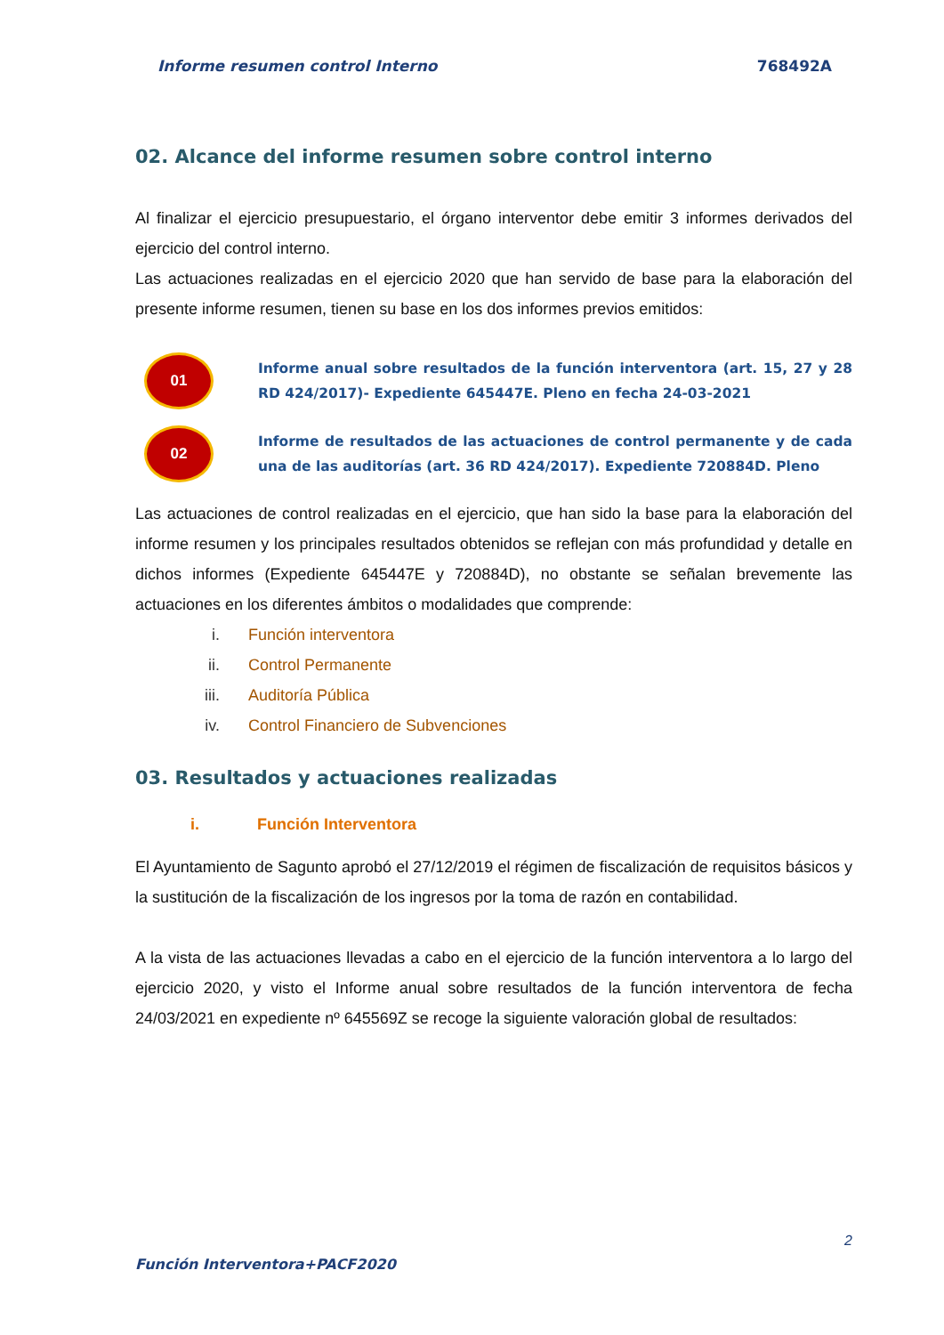Informe resumen control Interno 768492A
02. Alcance del informe resumen sobre control interno
Al finalizar el ejercicio presupuestario, el órgano interventor debe emitir 3 informes derivados del ejercicio del control interno.
Las actuaciones realizadas en el ejercicio 2020 que han servido de base para la elaboración del presente informe resumen, tienen su base en los dos informes previos emitidos:
01
Informe anual sobre resultados de la función interventora (art. 15, 27 y 28 RD 424/2017)- Expediente 645447E. Pleno en fecha 24-03-2021
02
Informe de resultados de las actuaciones de control permanente y de cada una de las auditorías (art. 36 RD 424/2017). Expediente 720884D. Pleno
Las actuaciones de control realizadas en el ejercicio, que han sido la base para la elaboración del informe resumen y los principales resultados obtenidos se reflejan con más profundidad y detalle en dichos informes (Expediente 645447E y 720884D), no obstante se señalan brevemente las actuaciones en los diferentes ámbitos o modalidades que comprende:
i. Función interventora
ii. Control Permanente
iii. Auditoría Pública
iv. Control Financiero de Subvenciones
03. Resultados y actuaciones realizadas
i. Función Interventora
El Ayuntamiento de Sagunto aprobó el 27/12/2019 el régimen de fiscalización de requisitos básicos y la sustitución de la fiscalización de los ingresos por la toma de razón en contabilidad.
A la vista de las actuaciones llevadas a cabo en el ejercicio de la función interventora a lo largo del ejercicio 2020, y visto el Informe anual sobre resultados de la función interventora de fecha 24/03/2021 en expediente nº 645569Z se recoge la siguiente valoración global de resultados:
2
Función Interventora+PACF2020